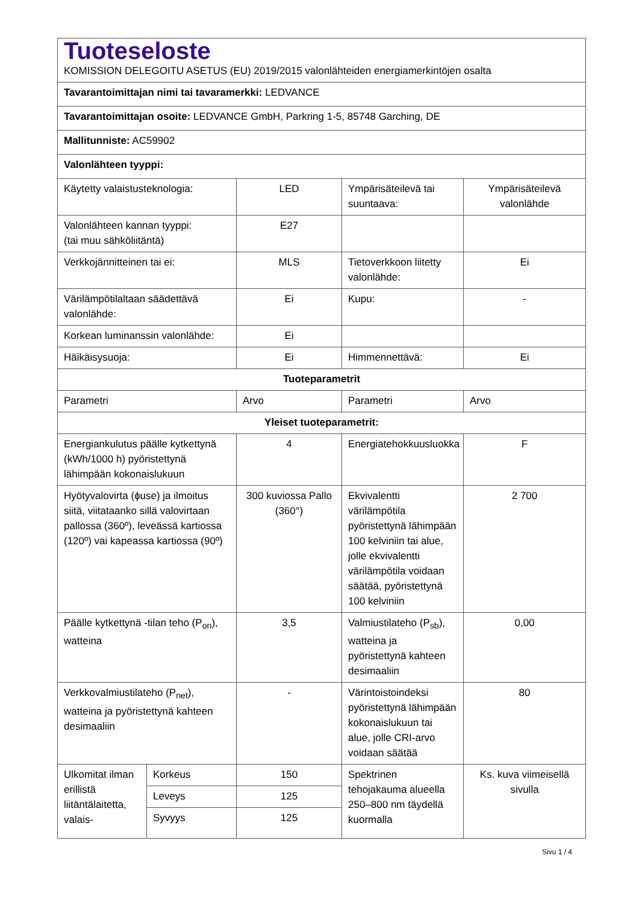| Tuoteseloste KOMISSION DELEGOITU ASETUS (EU) 2019/2015 valonlähteiden energiamerkintöjen osalta | | | | |
| Tavarantoimittajan nimi tai tavaramerkki: LEDVANCE | | | | |
| Tavarantoimittajan osoite: LEDVANCE GmbH, Parkring 1-5, 85748 Garching, DE | | | | |
| Mallitunniste: AC59902 | | | | |
| Valonlähteen tyyppi: | | | | |
| Käytetty valaistusteknologia: | | LED | Ympärisäteilevä tai suuntaava: | Ympärisäteilevä valonlähde |
| Valonlähteen kannan tyyppi: (tai muu sähköliitäntä) | | E27 | | |
| Verkkojännitteinen tai ei: | | MLS | Tietoverkkoon liitetty valonlähde: | Ei |
| Värilämpötilaltaan säädettävä valonlähde: | | Ei | Kupu: | - |
| Korkean luminanssin valonlähde: | | Ei | | |
| Häikäisysuoja: | | Ei | Himmennettävä: | Ei |
| Tuoteparametrit | | | | |
| Parametri | | Arvo | Parametri | Arvo |
| Yleiset tuoteparametrit: | | | | |
| Energiankulutus päälle kytkettynä (kWh/1000 h) pyöristettynä lähimpään kokonaislukuun | | 4 | Energiatehokkuusluokka | F |
| Hyötyvalovirta (ɸuse) ja ilmoitus siitä, viitataanko sillä valovirtaan pallossa (360º), leveässä kartiossa (120º) vai kapeassa kartiossa (90º) | | 300 kuviossa Pallo (360°) | Ekvivalentti värilämpötila pyöristettynä lähimpään 100 kelviniin tai alue, jolle ekvivalentti värilämpötila voidaan säätää, pyöristettynä 100 kelviniin | 2 700 |
| Päälle kytkettynä -tilan teho (P<sub>on</sub>), watteina | | 3,5 | Valmiustilateho (P<sub>sb</sub>), watteina ja pyöristettynä kahteen desimaaliin | 0,00 |
| Verkkovalmiustilateho (P<sub>net</sub>), watteina ja pyöristettynä kahteen desimaaliin | | - | Värintoistoindeksi pyöristettynä lähimpään kokonaislukuun tai alue, jolle CRI-arvo voidaan säätää | 80 |
| Ulkomitat ilman erillistä liitäntälaitetta, valais- | Korkeus | 150 | Spektrinen tehojakauma alueella 250–800 nm täydellä kuormalla | Ks. kuva viimeisellä sivulla |
| | Leveys | 125 | | |
| | Syvyys | 125 | | |
Sivu 1 / 4